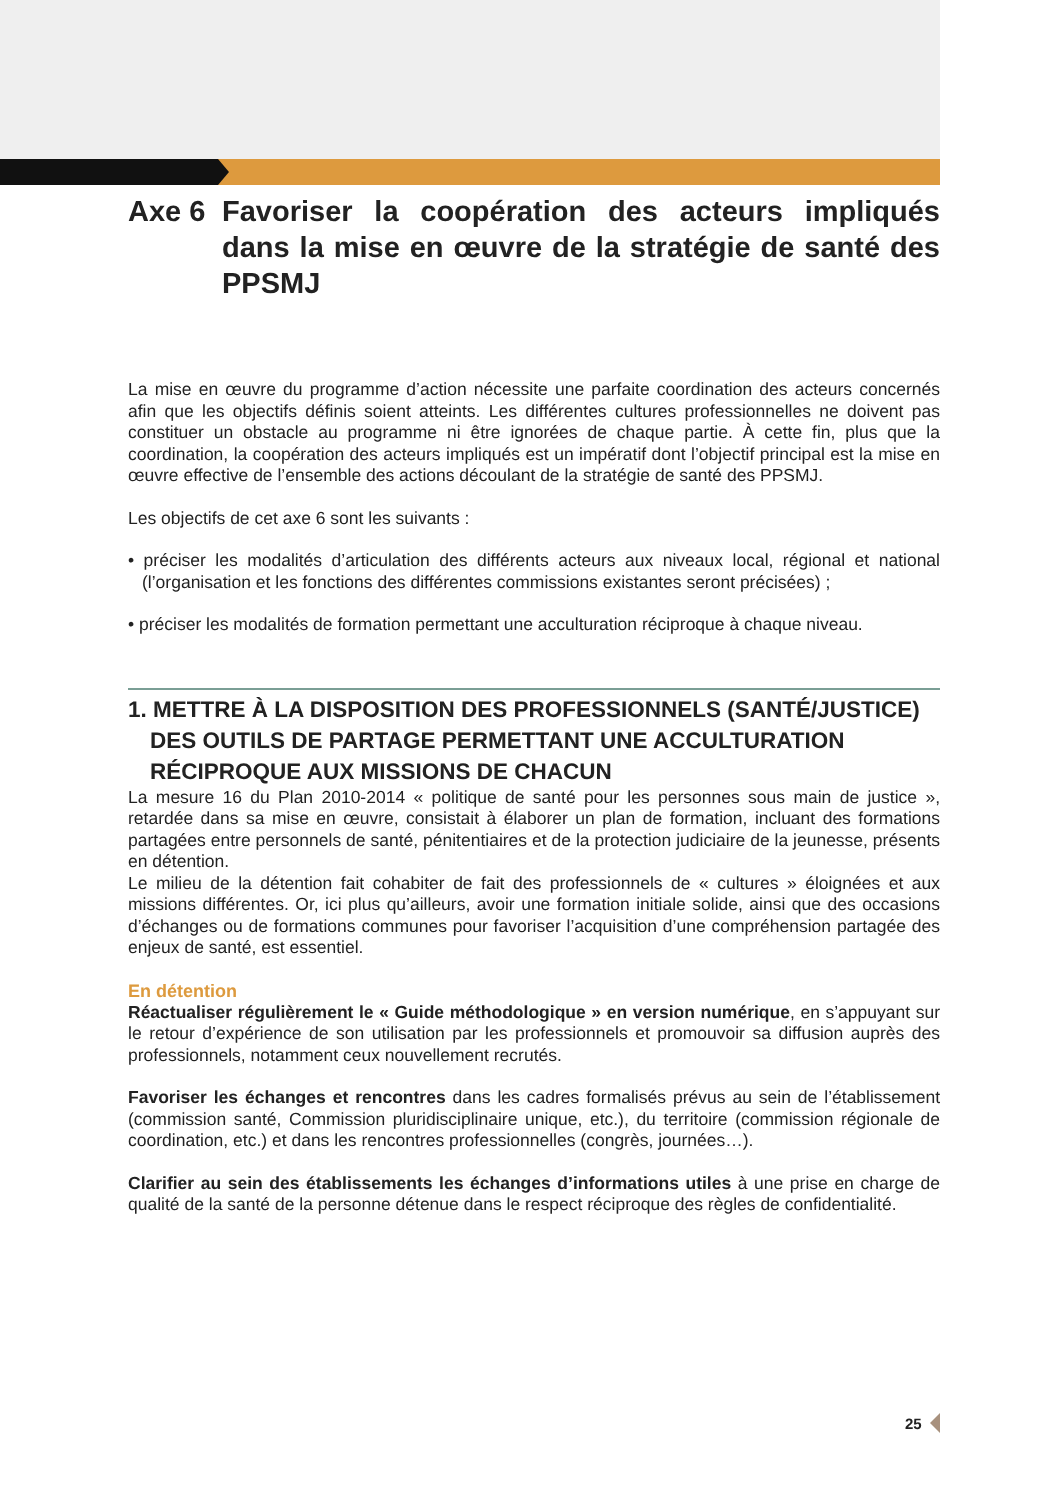Axe 6 Favoriser la coopération des acteurs impliqués dans la mise en œuvre de la stratégie de santé des PPSMJ
La mise en œuvre du programme d’action nécessite une parfaite coordination des acteurs concernés afin que les objectifs définis soient atteints. Les différentes cultures professionnelles ne doivent pas constituer un obstacle au programme ni être ignorées de chaque partie. À cette fin, plus que la coordination, la coopération des acteurs impliqués est un impératif dont l’objectif principal est la mise en œuvre effective de l’ensemble des actions découlant de la stratégie de santé des PPSMJ.
Les objectifs de cet axe 6 sont les suivants :
• préciser les modalités d’articulation des différents acteurs aux niveaux local, régional et national (l’organisation et les fonctions des différentes commissions existantes seront précisées) ;
• préciser les modalités de formation permettant une acculturation réciproque à chaque niveau.
1. METTRE À LA DISPOSITION DES PROFESSIONNELS (SANTÉ/JUSTICE) DES OUTILS DE PARTAGE PERMETTANT UNE ACCULTURATION RÉCIPROQUE AUX MISSIONS DE CHACUN
La mesure 16 du Plan 2010-2014 « politique de santé pour les personnes sous main de justice », retardée dans sa mise en œuvre, consistait à élaborer un plan de formation, incluant des formations partagées entre personnels de santé, pénitentiaires et de la protection judiciaire de la jeunesse, présents en détention.
Le milieu de la détention fait cohabiter de fait des professionnels de « cultures » éloignées et aux missions différentes. Or, ici plus qu’ailleurs, avoir une formation initiale solide, ainsi que des occasions d’échanges ou de formations communes pour favoriser l’acquisition d’une compréhension partagée des enjeux de santé, est essentiel.
En détention
Réactualiser régulièrement le « Guide méthodologique » en version numérique, en s’appuyant sur le retour d’expérience de son utilisation par les professionnels et promouvoir sa diffusion auprès des professionnels, notamment ceux nouvellement recrutés.
Favoriser les échanges et rencontres dans les cadres formalisés prévus au sein de l’établissement (commission santé, Commission pluridisciplinaire unique, etc.), du territoire (commission régionale de coordination, etc.) et dans les rencontres professionnelles (congrès, journées…).
Clarifier au sein des établissements les échanges d’informations utiles à une prise en charge de qualité de la santé de la personne détenue dans le respect réciproque des règles de confidentialité.
25